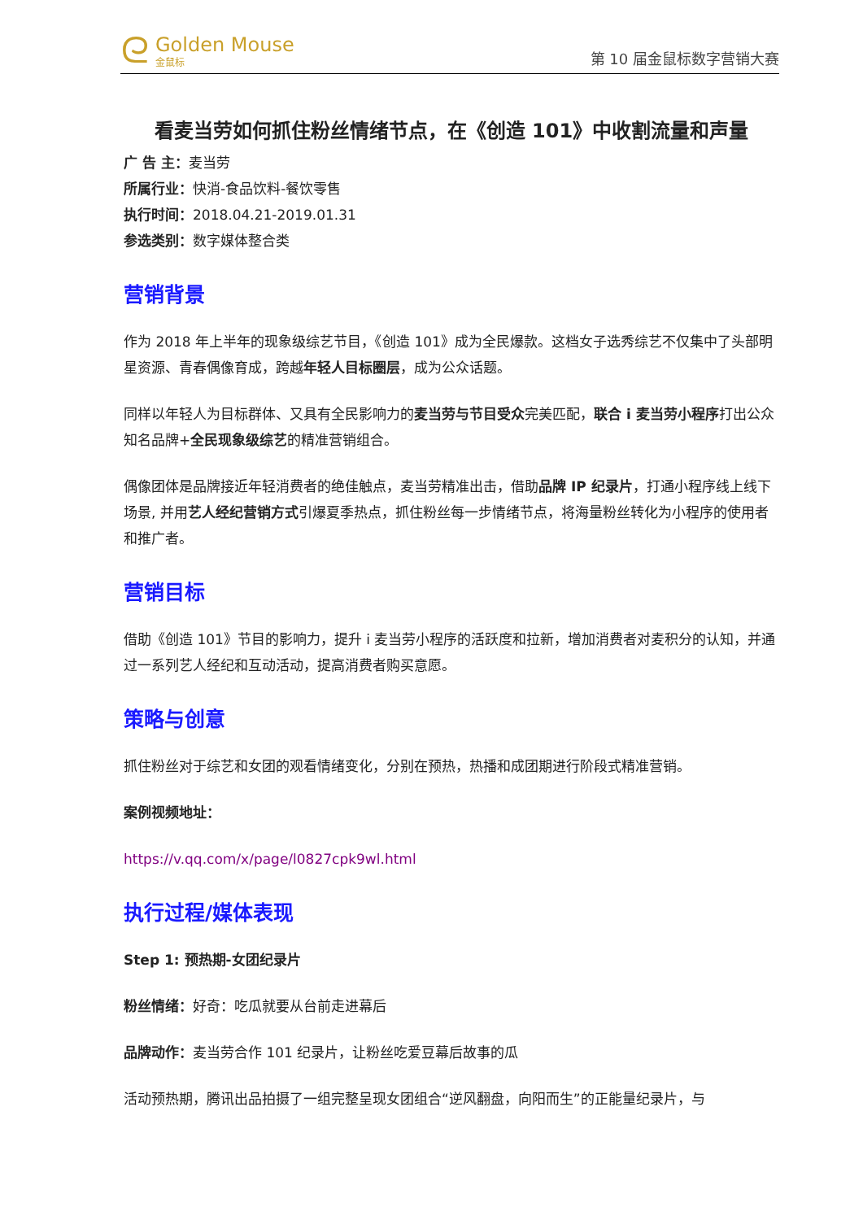ᘓ
Golden Mouse
金鼠标
第 10 届金鼠标数字营销大赛
看麦当劳如何抓住粉丝情绪节点，在《创造 101》中收割流量和声量
广 告 主：麦当劳
所属行业：快消-食品饮料-餐饮零售
执行时间：2018.04.21-2019.01.31
参选类别：数字媒体整合类
营销背景
作为 2018 年上半年的现象级综艺节目，《创造 101》成为全民爆款。这档女子选秀综艺不仅集中了头部明星资源、青春偶像育成，跨越年轻人目标圈层，成为公众话题。
同样以年轻人为目标群体、又具有全民影响力的麦当劳与节目受众完美匹配，联合 i 麦当劳小程序打出公众知名品牌+全民现象级综艺的精准营销组合。
偶像团体是品牌接近年轻消费者的绝佳触点，麦当劳精准出击，借助品牌 IP 纪录片，打通小程序线上线下场景, 并用艺人经纪营销方式引爆夏季热点，抓住粉丝每一步情绪节点，将海量粉丝转化为小程序的使用者和推广者。
营销目标
借助《创造 101》节目的影响力，提升 i 麦当劳小程序的活跃度和拉新，增加消费者对麦积分的认知，并通过一系列艺人经纪和互动活动，提高消费者购买意愿。
策略与创意
抓住粉丝对于综艺和女团的观看情绪变化，分别在预热，热播和成团期进行阶段式精准营销。
案例视频地址：
https://v.qq.com/x/page/l0827cpk9wl.html
执行过程/媒体表现
Step 1: 预热期-女团纪录片
粉丝情绪：好奇：吃瓜就要从台前走进幕后
品牌动作：麦当劳合作 101 纪录片，让粉丝吃爱豆幕后故事的瓜
活动预热期，腾讯出品拍摄了一组完整呈现女团组合“逆风翻盘，向阳而生”的正能量纪录片，与